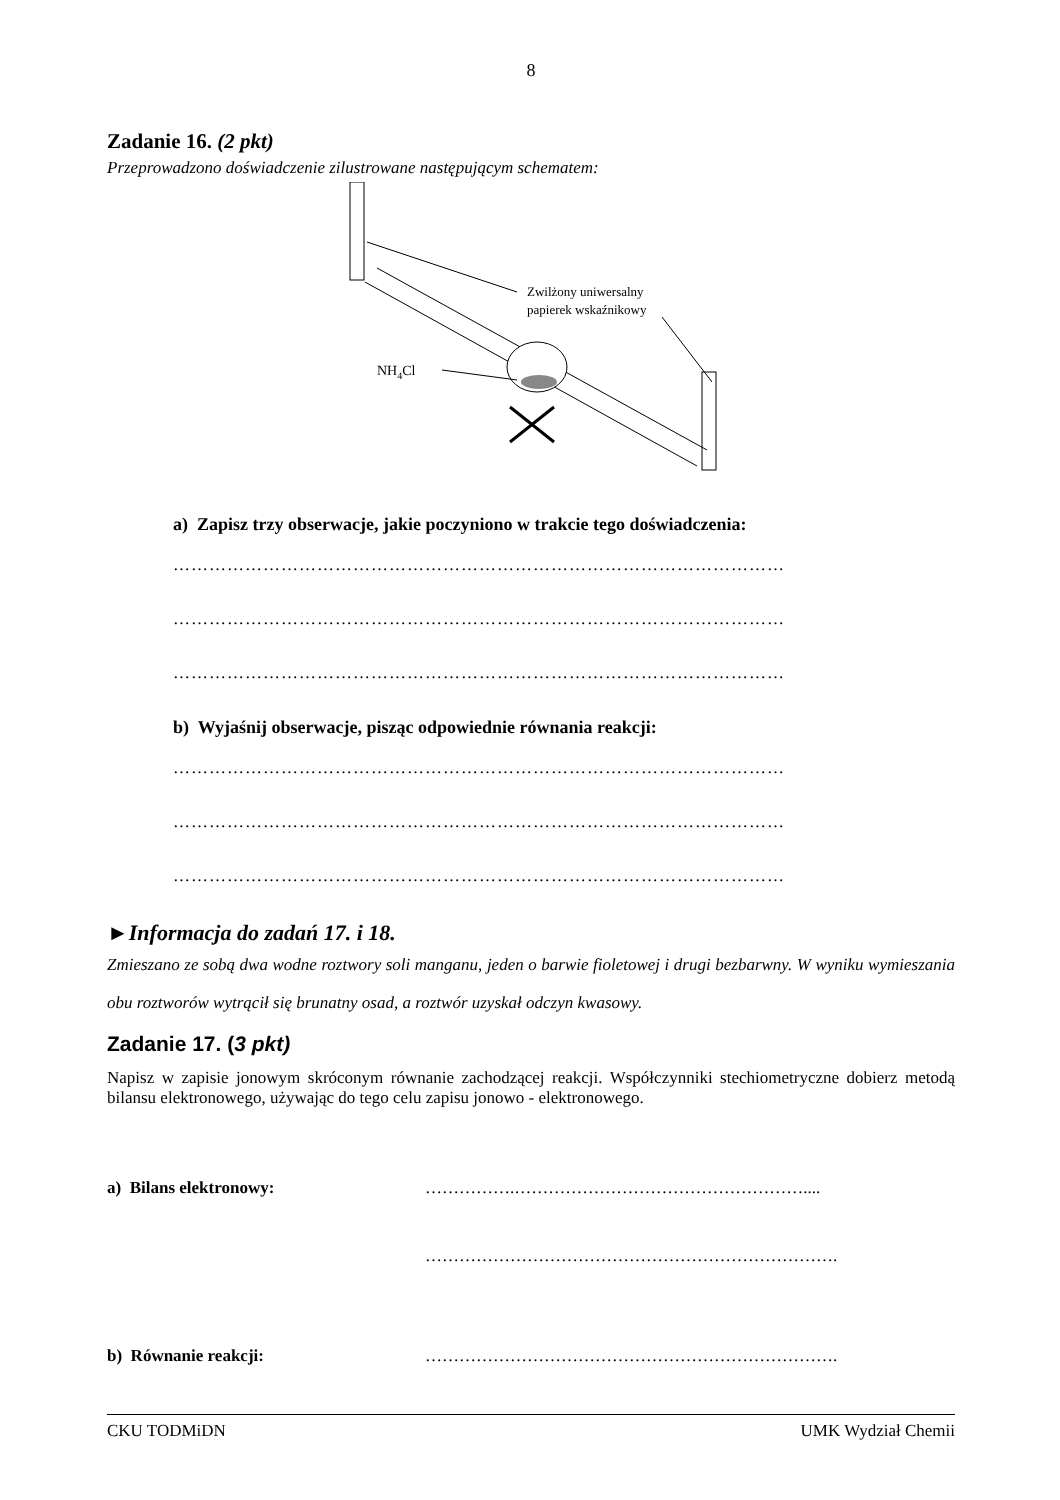8
Zadanie 16. (2 pkt)
Przeprowadzono doświadczenie zilustrowane następującym schematem:
NH4Cl
Zwilżony uniwersalny
papierek wskaźnikowy
a) Zapisz trzy obserwacje, jakie poczyniono w trakcie tego doświadczenia:
…………………………………………………………………………………………
…………………………………………………………………………………………
…………………………………………………………………………………………
b) Wyjaśnij obserwacje, pisząc odpowiednie równania reakcji:
…………………………………………………………………………………………
…………………………………………………………………………………………
…………………………………………………………………………………………
►Informacja do zadań 17. i 18.
Zmieszano ze sobą dwa wodne roztwory soli manganu, jeden o barwie fioletowej i drugi bezbarwny. W wyniku wymieszania obu roztworów wytrącił się brunatny osad, a roztwór uzyskał odczyn kwasowy.
Zadanie 17. (3 pkt)
Napisz w zapisie jonowym skróconym równanie zachodzącej reakcji. Współczynniki stechiometryczne dobierz metodą bilansu elektronowego, używając do tego celu zapisu jonowo - elektronowego.
a) Bilans elektronowy: …………….……………………………………………....
……………………………………………………………….
b) Równanie reakcji: ……………………………………………………………….
CKU TODMiDN UMK Wydział Chemii